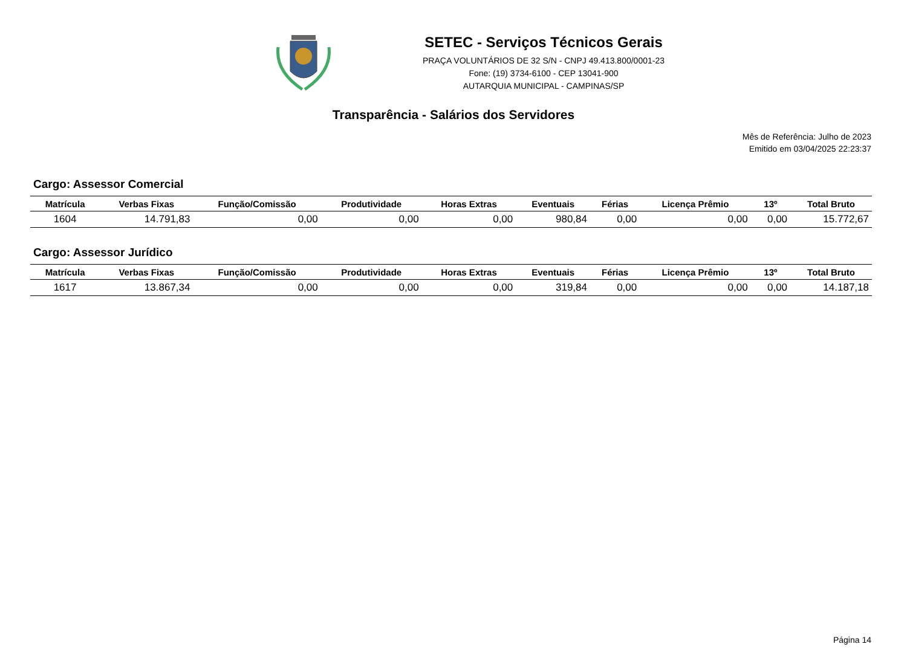SETEC - Serviços Técnicos Gerais
PRAÇA VOLUNTÁRIOS DE 32 S/N - CNPJ 49.413.800/0001-23
Fone: (19) 3734-6100 - CEP 13041-900
AUTARQUIA MUNICIPAL - CAMPINAS/SP
Transparência - Salários dos Servidores
Mês de Referência: Julho de 2023
Emitido em 03/04/2025 22:23:37
Cargo: Assessor Comercial
| Matrícula | Verbas Fixas | Função/Comissão | Produtividade | Horas Extras | Eventuais | Férias | Licença Prêmio | 13º | Total Bruto |
| --- | --- | --- | --- | --- | --- | --- | --- | --- | --- |
| 1604 | 14.791,83 | 0,00 | 0,00 | 0,00 | 980,84 | 0,00 | 0,00 | 0,00 | 15.772,67 |
Cargo: Assessor Jurídico
| Matrícula | Verbas Fixas | Função/Comissão | Produtividade | Horas Extras | Eventuais | Férias | Licença Prêmio | 13º | Total Bruto |
| --- | --- | --- | --- | --- | --- | --- | --- | --- | --- |
| 1617 | 13.867,34 | 0,00 | 0,00 | 0,00 | 319,84 | 0,00 | 0,00 | 0,00 | 14.187,18 |
Página 14